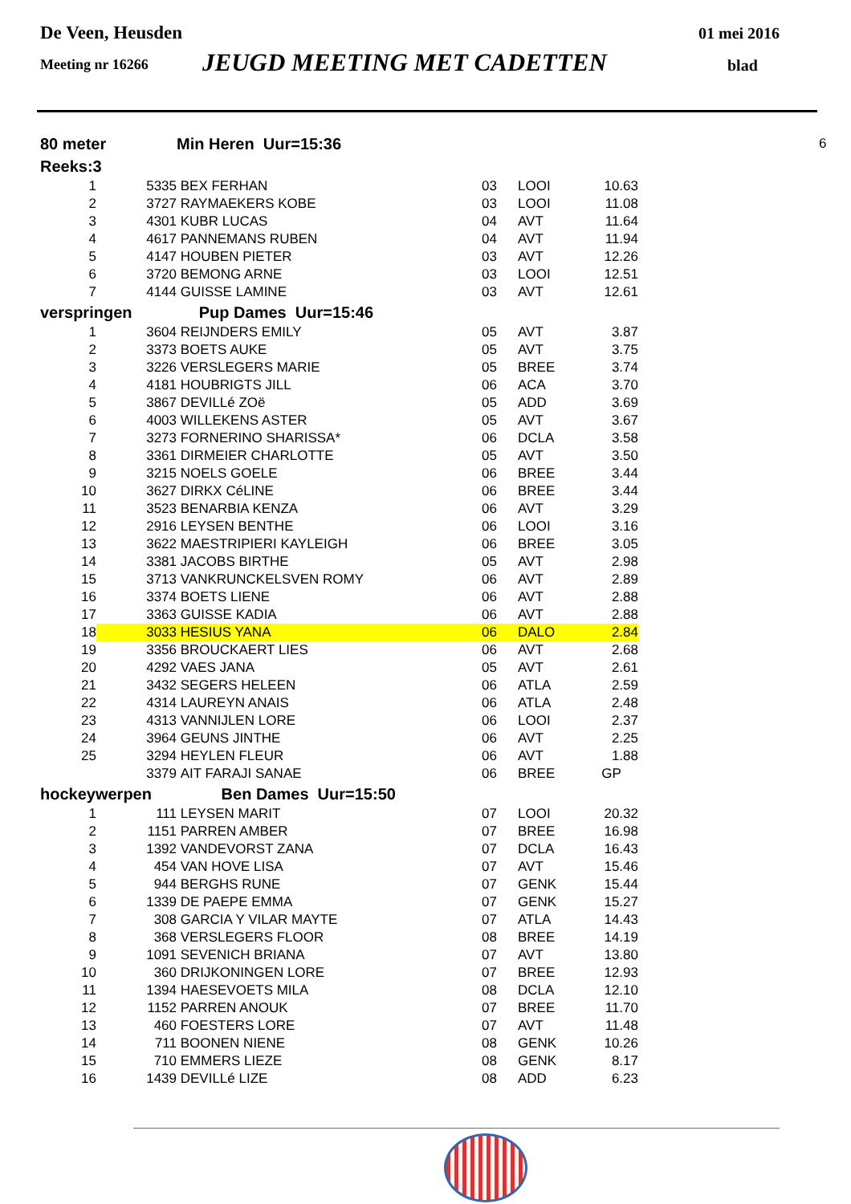De Veen, Heusden 01 mei 2016
Meeting nr 16266 JEUGD MEETING MET CADETTEN blad
| 80 meter | | | Min Heren Uur=15:36 | | | | 6 |
| Reeks:3 | | | | | | | |
| 1 | | 5335 | BEX FERHAN | 03 | LOOI | 10.63 | |
| 2 | | 3727 | RAYMAEKERS KOBE | 03 | LOOI | 11.08 | |
| 3 | | 4301 | KUBR LUCAS | 04 | AVT | 11.64 | |
| 4 | | 4617 | PANNEMANS RUBEN | 04 | AVT | 11.94 | |
| 5 | | 4147 | HOUBEN PIETER | 03 | AVT | 12.26 | |
| 6 | | 3720 | BEMONG ARNE | 03 | LOOI | 12.51 | |
| 7 | | 4144 | GUISSE LAMINE | 03 | AVT | 12.61 | |
| verspringen | | | Pup Dames Uur=15:46 | | | | |
| 1 | | 3604 | REIJNDERS EMILY | 05 | AVT | 3.87 | |
| 2 | | 3373 | BOETS AUKE | 05 | AVT | 3.75 | |
| 3 | | 3226 | VERSLEGERS MARIE | 05 | BREE | 3.74 | |
| 4 | | 4181 | HOUBRIGTS JILL | 06 | ACA | 3.70 | |
| 5 | | 3867 | DEVILLé ZOë | 05 | ADD | 3.69 | |
| 6 | | 4003 | WILLEKENS ASTER | 05 | AVT | 3.67 | |
| 7 | | 3273 | FORNERINO SHARISSA* | 06 | DCLA | 3.58 | |
| 8 | | 3361 | DIRMEIER CHARLOTTE | 05 | AVT | 3.50 | |
| 9 | | 3215 | NOELS GOELE | 06 | BREE | 3.44 | |
| 10 | | 3627 | DIRKX CéLINE | 06 | BREE | 3.44 | |
| 11 | | 3523 | BENARBIA KENZA | 06 | AVT | 3.29 | |
| 12 | | 2916 | LEYSEN BENTHE | 06 | LOOI | 3.16 | |
| 13 | | 3622 | MAESTRIPIERI KAYLEIGH | 06 | BREE | 3.05 | |
| 14 | | 3381 | JACOBS BIRTHE | 05 | AVT | 2.98 | |
| 15 | | 3713 | VANKRUNCKELSVEN ROMY | 06 | AVT | 2.89 | |
| 16 | | 3374 | BOETS LIENE | 06 | AVT | 2.88 | |
| 17 | | 3363 | GUISSE KADIA | 06 | AVT | 2.88 | |
| 18 | | 3033 | HESIUS YANA | 06 | DALO | 2.84 | |
| 19 | | 3356 | BROUCKAERT LIES | 06 | AVT | 2.68 | |
| 20 | | 4292 | VAES JANA | 05 | AVT | 2.61 | |
| 21 | | 3432 | SEGERS HELEEN | 06 | ATLA | 2.59 | |
| 22 | | 4314 | LAUREYN ANAIS | 06 | ATLA | 2.48 | |
| 23 | | 4313 | VANNIJLEN LORE | 06 | LOOI | 2.37 | |
| 24 | | 3964 | GEUNS JINTHE | 06 | AVT | 2.25 | |
| 25 | | 3294 | HEYLEN FLEUR | 06 | AVT | 1.88 | |
| | | 3379 | AIT FARAJI SANAE | 06 | BREE | GP | |
| hockeywerpen | | | Ben Dames Uur=15:50 | | | | |
| 1 | | 111 | LEYSEN MARIT | 07 | LOOI | 20.32 | |
| 2 | | 1151 | PARREN AMBER | 07 | BREE | 16.98 | |
| 3 | | 1392 | VANDEVORST ZANA | 07 | DCLA | 16.43 | |
| 4 | | 454 | VAN HOVE LISA | 07 | AVT | 15.46 | |
| 5 | | 944 | BERGHS RUNE | 07 | GENK | 15.44 | |
| 6 | | 1339 | DE PAEPE EMMA | 07 | GENK | 15.27 | |
| 7 | | 308 | GARCIA Y VILAR MAYTE | 07 | ATLA | 14.43 | |
| 8 | | 368 | VERSLEGERS FLOOR | 08 | BREE | 14.19 | |
| 9 | | 1091 | SEVENICH BRIANA | 07 | AVT | 13.80 | |
| 10 | | 360 | DRIJKONINGEN LORE | 07 | BREE | 12.93 | |
| 11 | | 1394 | HAESEVOETS MILA | 08 | DCLA | 12.10 | |
| 12 | | 1152 | PARREN ANOUK | 07 | BREE | 11.70 | |
| 13 | | 460 | FOESTERS LORE | 07 | AVT | 11.48 | |
| 14 | | 711 | BOONEN NIENE | 08 | GENK | 10.26 | |
| 15 | | 710 | EMMERS LIEZE | 08 | GENK | 8.17 | |
| 16 | | 1439 | DEVILLé LIZE | 08 | ADD | 6.23 | |